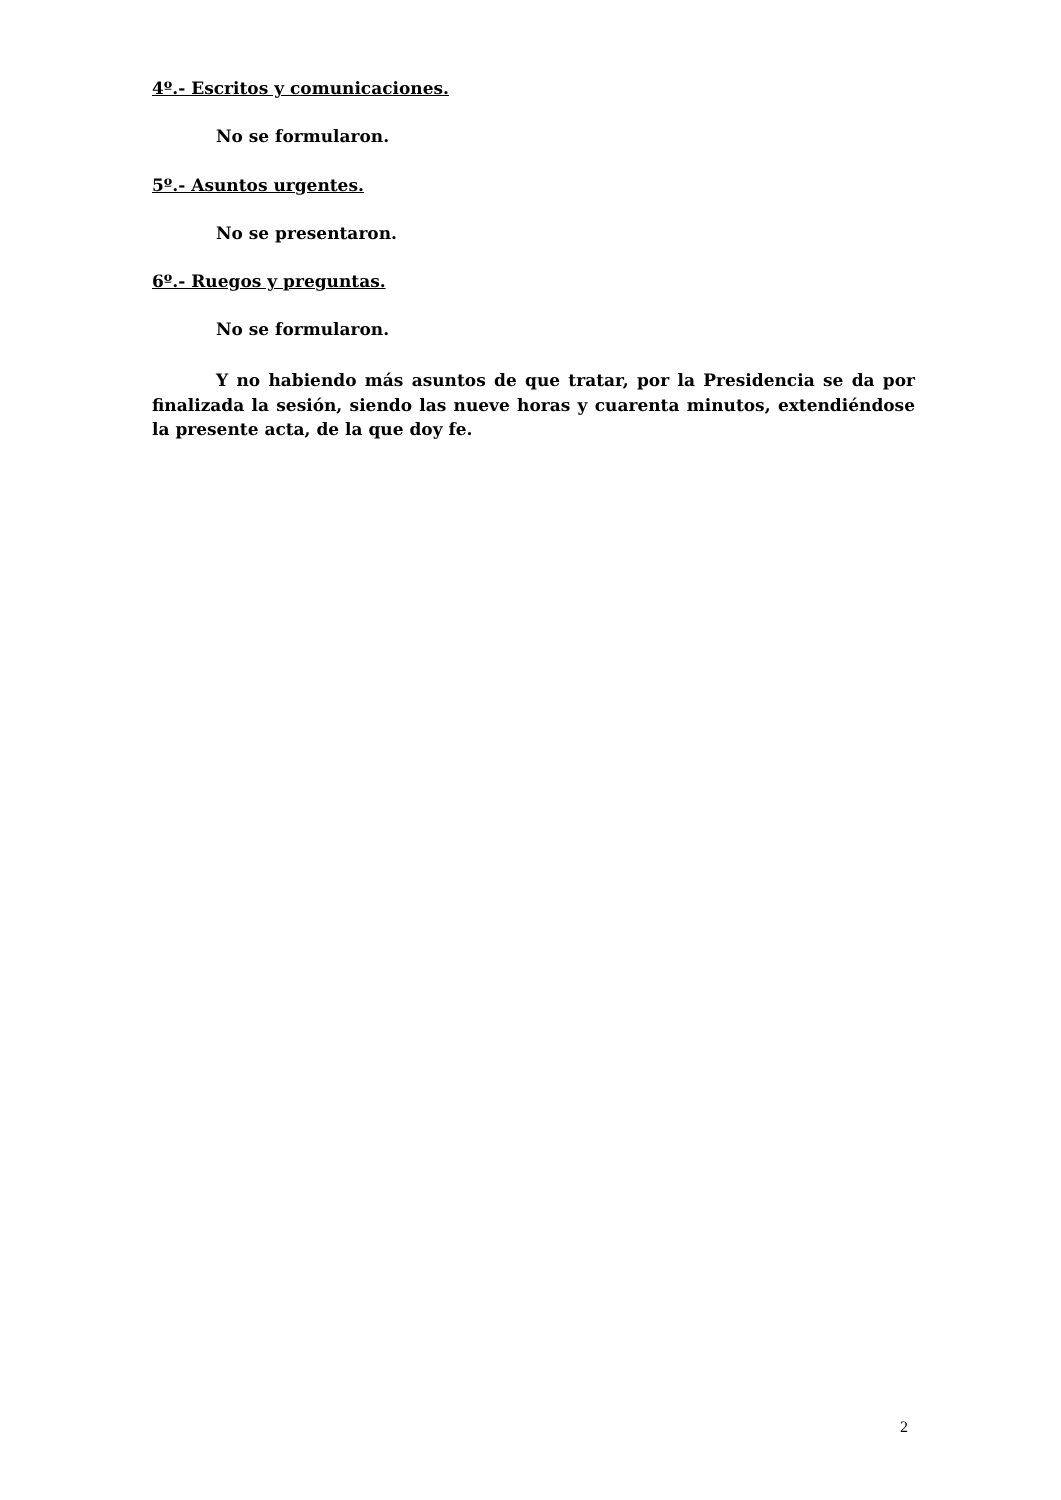4º.- Escritos y comunicaciones.
No se formularon.
5º.- Asuntos urgentes.
No se presentaron.
6º.- Ruegos y preguntas.
No se formularon.
Y no habiendo más asuntos de que tratar, por la Presidencia se da por finalizada la sesión, siendo las nueve horas y cuarenta minutos, extendiéndose la presente acta, de la que doy fe.
2